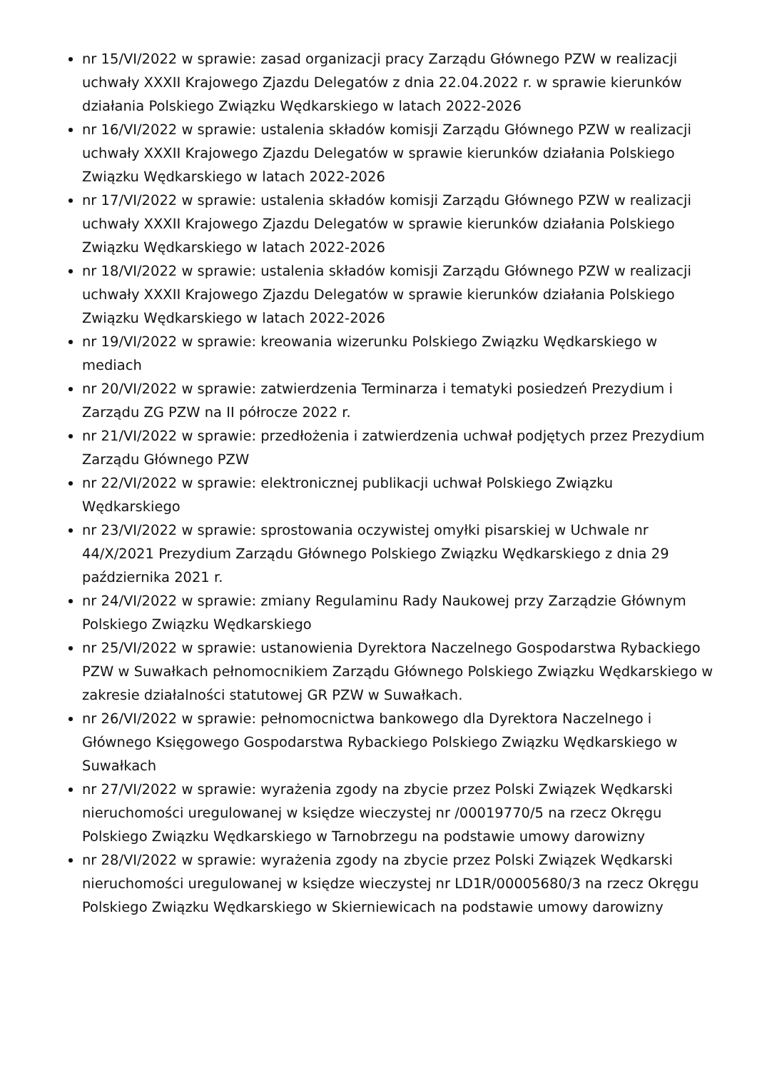nr 15/VI/2022 w sprawie: zasad organizacji pracy Zarządu Głównego PZW w realizacji uchwały XXXII Krajowego Zjazdu Delegatów z dnia 22.04.2022 r. w sprawie kierunków działania Polskiego Związku Wędkarskiego w latach 2022-2026
nr 16/VI/2022 w sprawie: ustalenia składów komisji Zarządu Głównego PZW w realizacji uchwały XXXII Krajowego Zjazdu Delegatów w sprawie kierunków działania Polskiego Związku Wędkarskiego w latach 2022-2026
nr 17/VI/2022 w sprawie: ustalenia składów komisji Zarządu Głównego PZW w realizacji uchwały XXXII Krajowego Zjazdu Delegatów w sprawie kierunków działania Polskiego Związku Wędkarskiego w latach 2022-2026
nr 18/VI/2022 w sprawie: ustalenia składów komisji Zarządu Głównego PZW w realizacji uchwały XXXII Krajowego Zjazdu Delegatów w sprawie kierunków działania Polskiego Związku Wędkarskiego w latach 2022-2026
nr 19/VI/2022 w sprawie: kreowania wizerunku Polskiego Związku Wędkarskiego w mediach
nr 20/VI/2022 w sprawie: zatwierdzenia Terminarza i tematyki posiedzeń Prezydium i Zarządu ZG PZW na II półrocze 2022 r.
nr 21/VI/2022 w sprawie: przedłożenia i zatwierdzenia uchwał podjętych przez Prezydium Zarządu Głównego PZW
nr 22/VI/2022 w sprawie: elektronicznej publikacji uchwał Polskiego Związku Wędkarskiego
nr 23/VI/2022 w sprawie: sprostowania oczywistej omyłki pisarskiej w Uchwale nr 44/X/2021 Prezydium Zarządu Głównego Polskiego Związku Wędkarskiego z dnia 29 października 2021 r.
nr 24/VI/2022 w sprawie: zmiany Regulaminu Rady Naukowej przy Zarządzie Głównym Polskiego Związku Wędkarskiego
nr 25/VI/2022 w sprawie: ustanowienia Dyrektora Naczelnego Gospodarstwa Rybackiego PZW w Suwałkach pełnomocnikiem Zarządu Głównego Polskiego Związku Wędkarskiego w zakresie działalności statutowej GR PZW w Suwałkach.
nr 26/VI/2022 w sprawie: pełnomocnictwa bankowego dla Dyrektora Naczelnego i Głównego Księgowego Gospodarstwa Rybackiego Polskiego Związku Wędkarskiego w Suwałkach
nr 27/VI/2022 w sprawie: wyrażenia zgody na zbycie przez Polski Związek Wędkarski nieruchomości uregulowanej w księdze wieczystej nr /00019770/5 na rzecz Okręgu Polskiego Związku Wędkarskiego w Tarnobrzegu na podstawie umowy darowizny
nr 28/VI/2022 w sprawie: wyrażenia zgody na zbycie przez Polski Związek Wędkarski nieruchomości uregulowanej w księdze wieczystej nr LD1R/00005680/3 na rzecz Okręgu Polskiego Związku Wędkarskiego w Skierniewicach na podstawie umowy darowizny